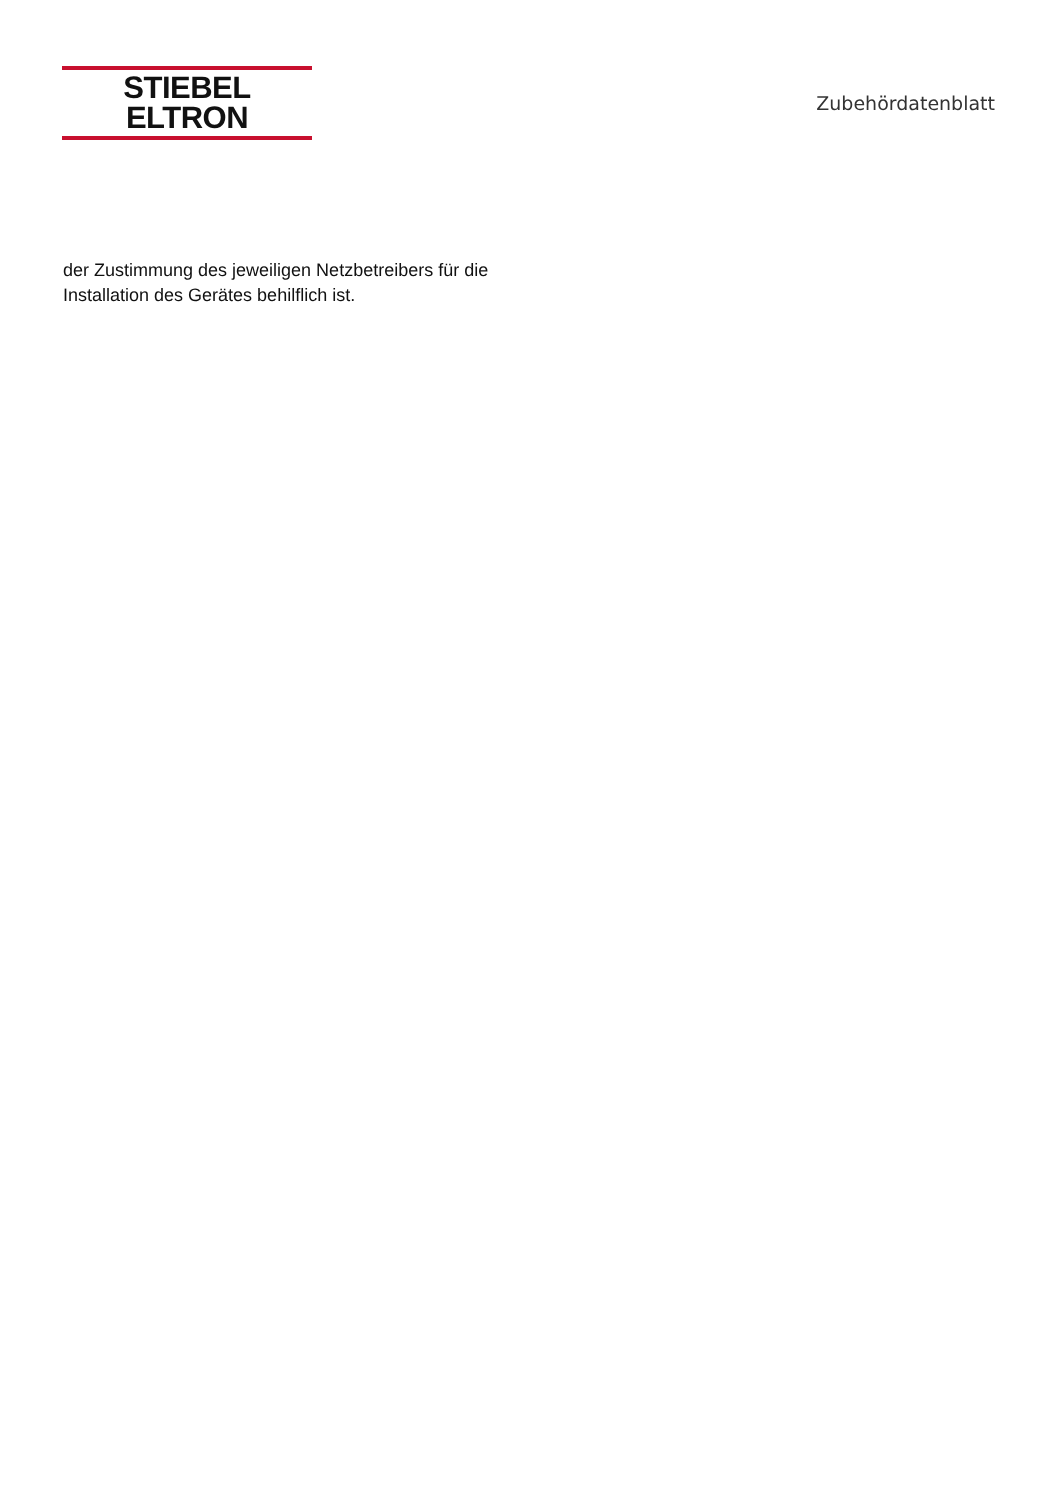STIEBEL ELTRON
Zubehördatenblatt
der Zustimmung des jeweiligen Netzbetreibers für die
Installation des Gerätes behilflich ist.